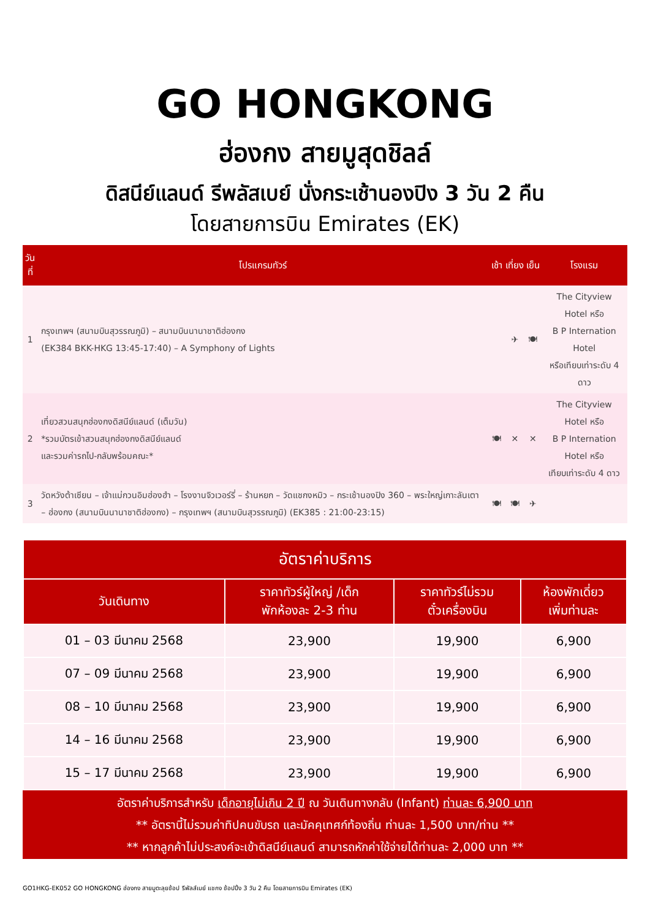GO HONGKONG
ฮ่องกง สายมูสุดชิลล์
ดิสนีย์แลนด์ รีพลัสเบย์ นั่งกระเช้านองปิง 3 วัน 2 คืน
โดยสายการบิน Emirates (EK)
| วันที่ | โปรแกรมทัวร์ | เช้า | เที่ยง | เย็น | โรงแรม |
| --- | --- | --- | --- | --- | --- |
| 1 | กรุงเทพฯ (สนามบินสุวรรณภูมิ) – สนามบินนานาชาติฮ่องกง (EK384 BKK-HKG 13:45-17:40) – A Symphony of Lights | | ✈ | 🍽 | The Cityview Hotel หรือ B P Internation Hotel หรือเทียบเท่าระดับ 4 ดาว |
| 2 | เที่ยวสวนสนุกฮ่องกงดิสนีย์แลนด์ (เต็มวัน) *รวมบัตรเข้าสวนสนุกฮ่องกงดิสนีย์แลนด์ และรวมค่ารถไป-กลับพร้อมคณะ* | 🍽 | ✕ | ✕ | The Cityview Hotel หรือ B P Internation Hotel หรือ เทียบเท่าระดับ 4 ดาว |
| 3 | วัดหวังต้าเซียน – เจ้าแม่กวนอิมฮ่องฮำ – โรงงานจิวเวอร์รี่ – ร้านหยก – วัดแชกงหมิว – กระเช้านองปิง 360 – พระใหญ่เกาะลันเตา – ฮ่องกง (สนามบินนานาชาติฮ่องกง) – กรุงเทพฯ (สนามบินสุวรรณภูมิ) (EK385 : 21:00-23:15) | 🍽 | 🍽 | ✈ | |
| อัตราค่าบริการ | | | |
| --- | --- | --- | --- |
| วันเดินทาง | ราคาทัวร์ผู้ใหญ่ /เด็ก พักห้องละ 2-3 ท่าน | ราคาทัวร์ไม่รวม ตั๋วเครื่องบิน | ห้องพักเดี่ยว เพิ่มท่านละ |
| 01 – 03 มีนาคม 2568 | 23,900 | 19,900 | 6,900 |
| 07 – 09 มีนาคม 2568 | 23,900 | 19,900 | 6,900 |
| 08 – 10 มีนาคม 2568 | 23,900 | 19,900 | 6,900 |
| 14 – 16 มีนาคม 2568 | 23,900 | 19,900 | 6,900 |
| 15 – 17 มีนาคม 2568 | 23,900 | 19,900 | 6,900 |
อัตราค่าบริการสำหรับ เด็กอายุไม่เกิน 2 ปี ณ วันเดินทางกลับ (Infant) ท่านละ 6,900 บาท
** อัตรานี้ไม่รวมค่าทิปคนขับรถ และมัคคุเทศก์ท้องถิ่น ท่านละ 1,500 บาท/ท่าน **
** หากลูกค้าไม่ประสงค์จะเข้าดิสนีย์แลนด์ สามารถหักค่าใช้จ่ายได้ท่านละ 2,000 บาท **
GO1HKG-EK052 GO HONGKONG ฮ่องกง สายมูตะลุยช้อป รีพัลส์เบย์ แชกง ช้อปปิ้ง 3 วัน 2 คืน โดยสายการบิน Emirates (EK)